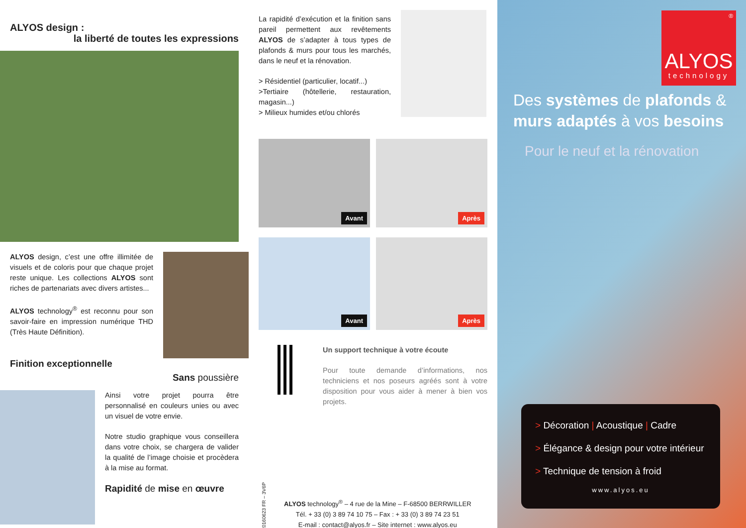ALYOS design :
la liberté de toutes les expressions
ALYOS design, c’est une offre illimitée de visuels et de coloris pour que chaque projet reste unique. Les collections ALYOS sont riches de partenariats avec divers artistes...
ALYOS technology<sup>®</sup> est reconnu pour son savoir-faire en impression numérique THD (Très Haute Définition).
Finition exceptionnelle
Sans poussière
Ainsi votre projet pourra être personnalisé en couleurs unies ou avec un visuel de votre envie.
Notre studio graphique vous conseillera dans votre choix, se chargera de valider la qualité de l’image choisie et procèdera à la mise au format.
Rapidité de mise en œuvre
La rapidité d’exécution et la finition sans pareil permettent aux revêtements ALYOS de s’adapter à tous types de plafonds & murs pour tous les marchés, dans le neuf et la rénovation.
> Résidentiel (particulier, locatif...)
>Tertiaire (hôtellerie, restauration, magasin...)
> Milieux humides et/ou chlorés
Avant
Après
Avant
Après
Un support technique à votre écoute
Pour toute demande d’informations, nos techniciens et nos poseurs agréés sont à votre disposition pour vous aider à mener à bien vos projets.
20160623 FR – 3V6P
ALYOS technology<sup>®</sup> – 4 rue de la Mine – F-68500 BERRWILLER
Tél. + 33 (0) 3 89 74 10 75 – Fax : + 33 (0) 3 89 74 23 51
E-mail : contact@alyos.fr – Site internet : www.alyos.eu
®
ALYOS
technology
Des systèmes de plafonds & murs adaptés à vos besoins
Pour le neuf et la rénovation
> Décoration | Acoustique | Cadre
> Élégance & design pour votre intérieur
> Technique de tension à froid
www.alyos.eu